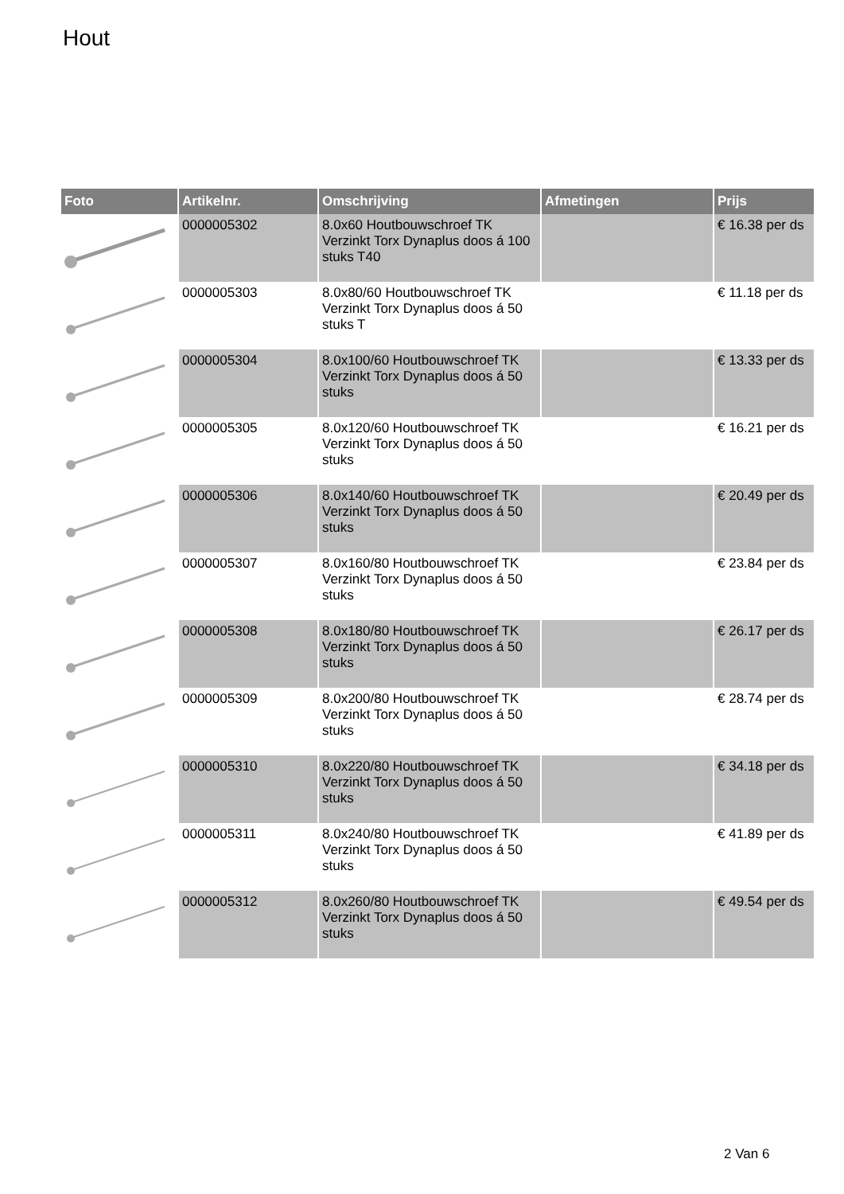Hout
| Foto | Artikelnr. | Omschrijving | Afmetingen | Prijs |
| --- | --- | --- | --- | --- |
| | 0000005302 | 8.0x60 Houtbouwschroef TK Verzinkt Torx Dynaplus doos á 100 stuks T40 | | € 16.38 per ds |
| | 0000005303 | 8.0x80/60 Houtbouwschroef TK Verzinkt Torx Dynaplus doos á 50 stuks T | | € 11.18 per ds |
| | 0000005304 | 8.0x100/60 Houtbouwschroef TK Verzinkt Torx Dynaplus doos á 50 stuks | | € 13.33 per ds |
| | 0000005305 | 8.0x120/60 Houtbouwschroef TK Verzinkt Torx Dynaplus doos á 50 stuks | | € 16.21 per ds |
| | 0000005306 | 8.0x140/60 Houtbouwschroef TK Verzinkt Torx Dynaplus doos á 50 stuks | | € 20.49 per ds |
| | 0000005307 | 8.0x160/80 Houtbouwschroef TK Verzinkt Torx Dynaplus doos á 50 stuks | | € 23.84 per ds |
| | 0000005308 | 8.0x180/80 Houtbouwschroef TK Verzinkt Torx Dynaplus doos á 50 stuks | | € 26.17 per ds |
| | 0000005309 | 8.0x200/80 Houtbouwschroef TK Verzinkt Torx Dynaplus doos á 50 stuks | | € 28.74 per ds |
| | 0000005310 | 8.0x220/80 Houtbouwschroef TK Verzinkt Torx Dynaplus doos á 50 stuks | | € 34.18 per ds |
| | 0000005311 | 8.0x240/80 Houtbouwschroef TK Verzinkt Torx Dynaplus doos á 50 stuks | | € 41.89 per ds |
| | 0000005312 | 8.0x260/80 Houtbouwschroef TK Verzinkt Torx Dynaplus doos á 50 stuks | | € 49.54 per ds |
2 Van 6